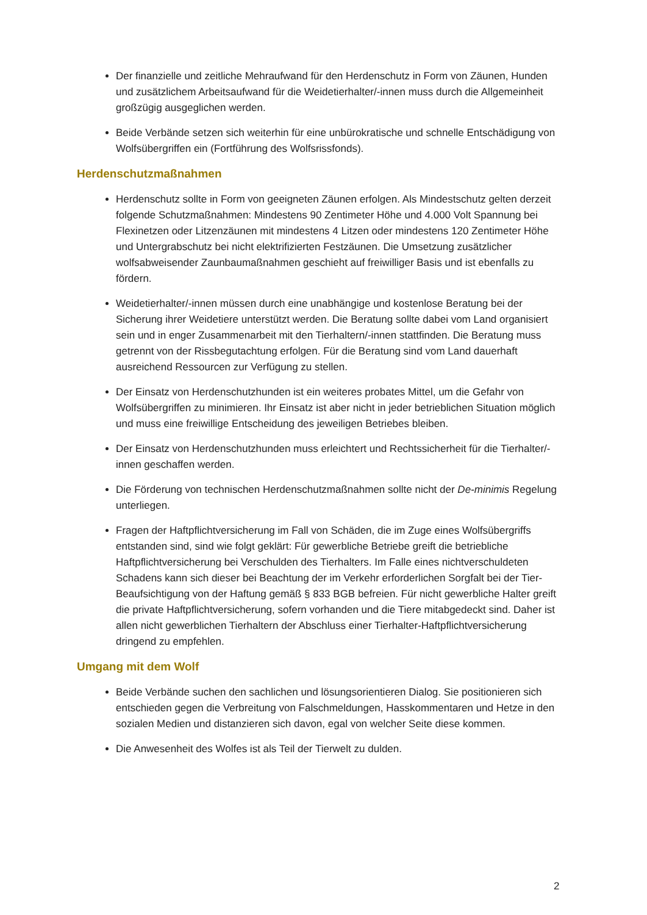Der finanzielle und zeitliche Mehraufwand für den Herdenschutz in Form von Zäunen, Hunden und zusätzlichem Arbeitsaufwand für die Weidetierhalter/-innen muss durch die Allgemeinheit großzügig ausgeglichen werden.
Beide Verbände setzen sich weiterhin für eine unbürokratische und schnelle Entschädigung von Wolfsübergriffen ein (Fortführung des Wolfsrissfonds).
Herdenschutzmaßnahmen
Herdenschutz sollte in Form von geeigneten Zäunen erfolgen. Als Mindestschutz gelten derzeit folgende Schutzmaßnahmen: Mindestens 90 Zentimeter Höhe und 4.000 Volt Spannung bei Flexinetzen oder Litzenzäunen mit mindestens 4 Litzen oder mindestens 120 Zentimeter Höhe und Untergrabschutz bei nicht elektrifizierten Festzäunen. Die Umsetzung zusätzlicher wolfsabweisender Zaunbaumaßnahmen geschieht auf freiwilliger Basis und ist ebenfalls zu fördern.
Weidetierhalter/-innen müssen durch eine unabhängige und kostenlose Beratung bei der Sicherung ihrer Weidetiere unterstützt werden. Die Beratung sollte dabei vom Land organisiert sein und in enger Zusammenarbeit mit den Tierhaltern/-innen stattfinden. Die Beratung muss getrennt von der Rissbegutachtung erfolgen. Für die Beratung sind vom Land dauerhaft ausreichend Ressourcen zur Verfügung zu stellen.
Der Einsatz von Herdenschutzhunden ist ein weiteres probates Mittel, um die Gefahr von Wolfsübergriffen zu minimieren. Ihr Einsatz ist aber nicht in jeder betrieblichen Situation möglich und muss eine freiwillige Entscheidung des jeweiligen Betriebes bleiben.
Der Einsatz von Herdenschutzhunden muss erleichtert und Rechtssicherheit für die Tierhalter/-innen geschaffen werden.
Die Förderung von technischen Herdenschutzmaßnahmen sollte nicht der De-minimis Regelung unterliegen.
Fragen der Haftpflichtversicherung im Fall von Schäden, die im Zuge eines Wolfsübergriffs entstanden sind, sind wie folgt geklärt: Für gewerbliche Betriebe greift die betriebliche Haftpflichtversicherung bei Verschulden des Tierhalters. Im Falle eines nichtverschuldeten Schadens kann sich dieser bei Beachtung der im Verkehr erforderlichen Sorgfalt bei der Tier-Beaufsichtigung von der Haftung gemäß § 833 BGB befreien. Für nicht gewerbliche Halter greift die private Haftpflichtversicherung, sofern vorhanden und die Tiere mitabgedeckt sind. Daher ist allen nicht gewerblichen Tierhaltern der Abschluss einer Tierhalter-Haftpflichtversicherung dringend zu empfehlen.
Umgang mit dem Wolf
Beide Verbände suchen den sachlichen und lösungsorientieren Dialog. Sie positionieren sich entschieden gegen die Verbreitung von Falschmeldungen, Hasskommentaren und Hetze in den sozialen Medien und distanzieren sich davon, egal von welcher Seite diese kommen.
Die Anwesenheit des Wolfes ist als Teil der Tierwelt zu dulden.
2